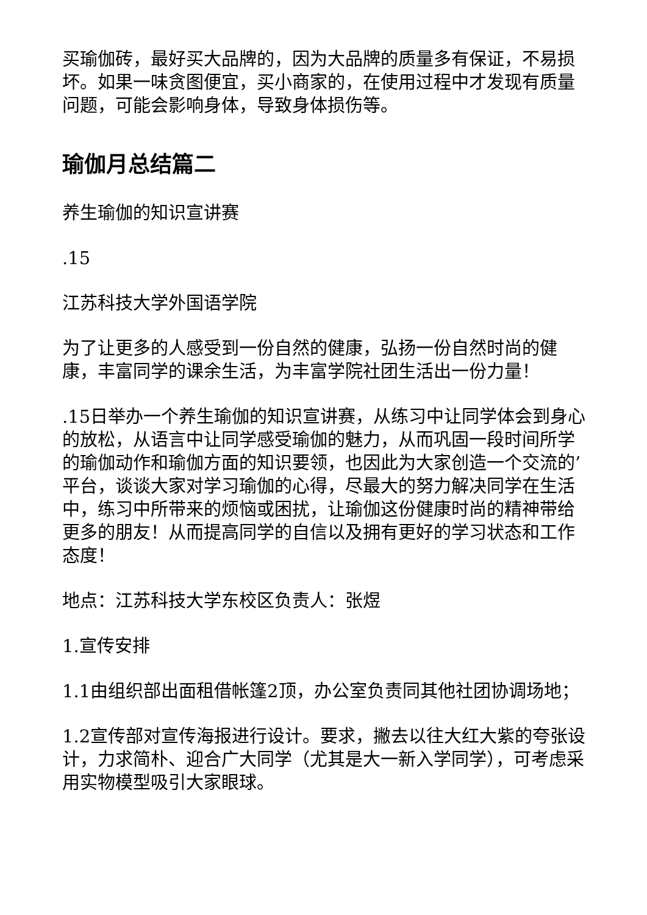买瑜伽砖，最好买大品牌的，因为大品牌的质量多有保证，不易损坏。如果一味贪图便宜，买小商家的，在使用过程中才发现有质量问题，可能会影响身体，导致身体损伤等。
瑜伽月总结篇二
养生瑜伽的知识宣讲赛
.15
江苏科技大学外国语学院
为了让更多的人感受到一份自然的健康，弘扬一份自然时尚的健康，丰富同学的课余生活，为丰富学院社团生活出一份力量！
.15日举办一个养生瑜伽的知识宣讲赛，从练习中让同学体会到身心的放松，从语言中让同学感受瑜伽的魅力，从而巩固一段时间所学的瑜伽动作和瑜伽方面的知识要领，也因此为大家创造一个交流的’平台，谈谈大家对学习瑜伽的心得，尽最大的努力解决同学在生活中，练习中所带来的烦恼或困扰，让瑜伽这份健康时尚的精神带给更多的朋友！从而提高同学的自信以及拥有更好的学习状态和工作态度！
地点：江苏科技大学东校区负责人：张煜
1.宣传安排
1.1由组织部出面租借帐篷2顶，办公室负责同其他社团协调场地；
1.2宣传部对宣传海报进行设计。要求，撇去以往大红大紫的夸张设计，力求简朴、迎合广大同学（尤其是大一新入学同学），可考虑采用实物模型吸引大家眼球。